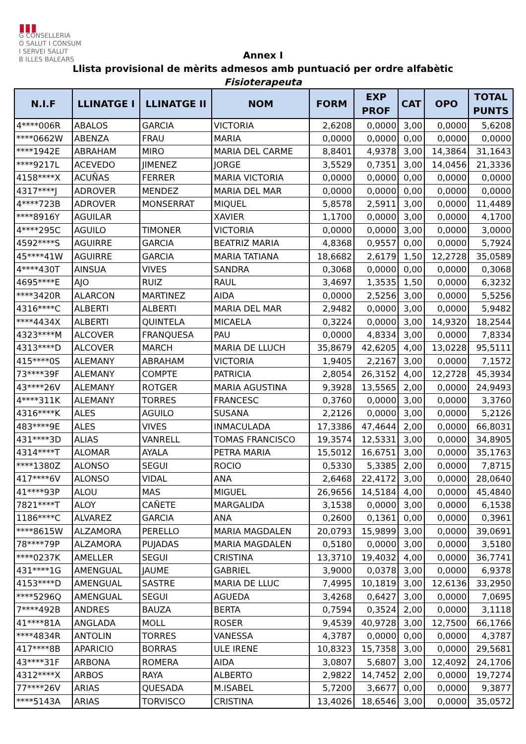▮▮▮
G CONSELLERIA
O SALUT I CONSUM
I SERVEI SALUT
B ILLES BALEARS
Annex I
Llista provisional de mèrits admesos amb puntuació per ordre alfabètic
Fisioterapeuta
| N.I.F | LLINATGE I | LLINATGE II | NOM | FORM | EXP PROF | CAT | OPO | TOTAL PUNTS |
| --- | --- | --- | --- | --- | --- | --- | --- | --- |
| 4****006R | ABALOS | GARCIA | VICTORIA | 2,6208 | 0,0000 | 3,00 | 0,0000 | 5,6208 |
| ****0662W | ABENZA | FRAU | MARIA | 0,0000 | 0,0000 | 0,00 | 0,0000 | 0,0000 |
| ****1942E | ABRAHAM | MIRO | MARIA DEL CARME | 8,8401 | 4,9378 | 3,00 | 14,3864 | 31,1643 |
| ****9217L | ACEVEDO | JIMENEZ | JORGE | 3,5529 | 0,7351 | 3,00 | 14,0456 | 21,3336 |
| 4158****X | ACUÑAS | FERRER | MARIA VICTORIA | 0,0000 | 0,0000 | 0,00 | 0,0000 | 0,0000 |
| 4317****J | ADROVER | MENDEZ | MARIA DEL MAR | 0,0000 | 0,0000 | 0,00 | 0,0000 | 0,0000 |
| 4****723B | ADROVER | MONSERRAT | MIQUEL | 5,8578 | 2,5911 | 3,00 | 0,0000 | 11,4489 |
| ****8916Y | AGUILAR | | XAVIER | 1,1700 | 0,0000 | 3,00 | 0,0000 | 4,1700 |
| 4****295C | AGUILO | TIMONER | VICTORIA | 0,0000 | 0,0000 | 3,00 | 0,0000 | 3,0000 |
| 4592****S | AGUIRRE | GARCIA | BEATRIZ MARIA | 4,8368 | 0,9557 | 0,00 | 0,0000 | 5,7924 |
| 45****41W | AGUIRRE | GARCIA | MARIA TATIANA | 18,6682 | 2,6179 | 1,50 | 12,2728 | 35,0589 |
| 4****430T | AINSUA | VIVES | SANDRA | 0,3068 | 0,0000 | 0,00 | 0,0000 | 0,3068 |
| 4695****E | AJO | RUIZ | RAUL | 3,4697 | 1,3535 | 1,50 | 0,0000 | 6,3232 |
| ****3420R | ALARCON | MARTINEZ | AIDA | 0,0000 | 2,5256 | 3,00 | 0,0000 | 5,5256 |
| 4316****C | ALBERTI | ALBERTI | MARIA DEL MAR | 2,9482 | 0,0000 | 3,00 | 0,0000 | 5,9482 |
| ****4434X | ALBERTI | QUINTELA | MICAELA | 0,3224 | 0,0000 | 3,00 | 14,9320 | 18,2544 |
| 4323****M | ALCOVER | FRANQUESA | PAU | 0,0000 | 4,8334 | 3,00 | 0,0000 | 7,8334 |
| 4313****D | ALCOVER | MARCH | MARIA DE LLUCH | 35,8679 | 42,6205 | 4,00 | 13,0228 | 95,5111 |
| 415****0S | ALEMANY | ABRAHAM | VICTORIA | 1,9405 | 2,2167 | 3,00 | 0,0000 | 7,1572 |
| 73****39F | ALEMANY | COMPTE | PATRICIA | 2,8054 | 26,3152 | 4,00 | 12,2728 | 45,3934 |
| 43****26V | ALEMANY | ROTGER | MARIA AGUSTINA | 9,3928 | 13,5565 | 2,00 | 0,0000 | 24,9493 |
| 4****311K | ALEMANY | TORRES | FRANCESC | 0,3760 | 0,0000 | 3,00 | 0,0000 | 3,3760 |
| 4316****K | ALES | AGUILO | SUSANA | 2,2126 | 0,0000 | 3,00 | 0,0000 | 5,2126 |
| 483****9E | ALES | VIVES | INMACULADA | 17,3386 | 47,4644 | 2,00 | 0,0000 | 66,8031 |
| 431****3D | ALIAS | VANRELL | TOMAS FRANCISCO | 19,3574 | 12,5331 | 3,00 | 0,0000 | 34,8905 |
| 4314****T | ALOMAR | AYALA | PETRA MARIA | 15,5012 | 16,6751 | 3,00 | 0,0000 | 35,1763 |
| ****1380Z | ALONSO | SEGUI | ROCIO | 0,5330 | 5,3385 | 2,00 | 0,0000 | 7,8715 |
| 417****6V | ALONSO | VIDAL | ANA | 2,6468 | 22,4172 | 3,00 | 0,0000 | 28,0640 |
| 41****93P | ALOU | MAS | MIGUEL | 26,9656 | 14,5184 | 4,00 | 0,0000 | 45,4840 |
| 7821****T | ALOY | CAÑETE | MARGALIDA | 3,1538 | 0,0000 | 3,00 | 0,0000 | 6,1538 |
| 1186****C | ALVAREZ | GARCIA | ANA | 0,2600 | 0,1361 | 0,00 | 0,0000 | 0,3961 |
| ****8615W | ALZAMORA | PERELLO | MARIA MAGDALEN | 20,0793 | 15,9899 | 3,00 | 0,0000 | 39,0691 |
| 78****79P | ALZAMORA | PUJADAS | MARIA MAGDALEN | 0,5180 | 0,0000 | 3,00 | 0,0000 | 3,5180 |
| ****0237K | AMELLER | SEGUI | CRISTINA | 13,3710 | 19,4032 | 4,00 | 0,0000 | 36,7741 |
| 431****1G | AMENGUAL | JAUME | GABRIEL | 3,9000 | 0,0378 | 3,00 | 0,0000 | 6,9378 |
| 4153****D | AMENGUAL | SASTRE | MARIA DE LLUC | 7,4995 | 10,1819 | 3,00 | 12,6136 | 33,2950 |
| ****5296Q | AMENGUAL | SEGUI | AGUEDA | 3,4268 | 0,6427 | 3,00 | 0,0000 | 7,0695 |
| 7****492B | ANDRES | BAUZA | BERTA | 0,7594 | 0,3524 | 2,00 | 0,0000 | 3,1118 |
| 41****81A | ANGLADA | MOLL | ROSER | 9,4539 | 40,9728 | 3,00 | 12,7500 | 66,1766 |
| ****4834R | ANTOLIN | TORRES | VANESSA | 4,3787 | 0,0000 | 0,00 | 0,0000 | 4,3787 |
| 417****8B | APARICIO | BORRAS | ULE IRENE | 10,8323 | 15,7358 | 3,00 | 0,0000 | 29,5681 |
| 43****31F | ARBONA | ROMERA | AIDA | 3,0807 | 5,6807 | 3,00 | 12,4092 | 24,1706 |
| 4312****X | ARBOS | RAYA | ALBERTO | 2,9822 | 14,7452 | 2,00 | 0,0000 | 19,7274 |
| 77****26V | ARIAS | QUESADA | M.ISABEL | 5,7200 | 3,6677 | 0,00 | 0,0000 | 9,3877 |
| ****5143A | ARIAS | TORVISCO | CRISTINA | 13,4026 | 18,6546 | 3,00 | 0,0000 | 35,0572 |